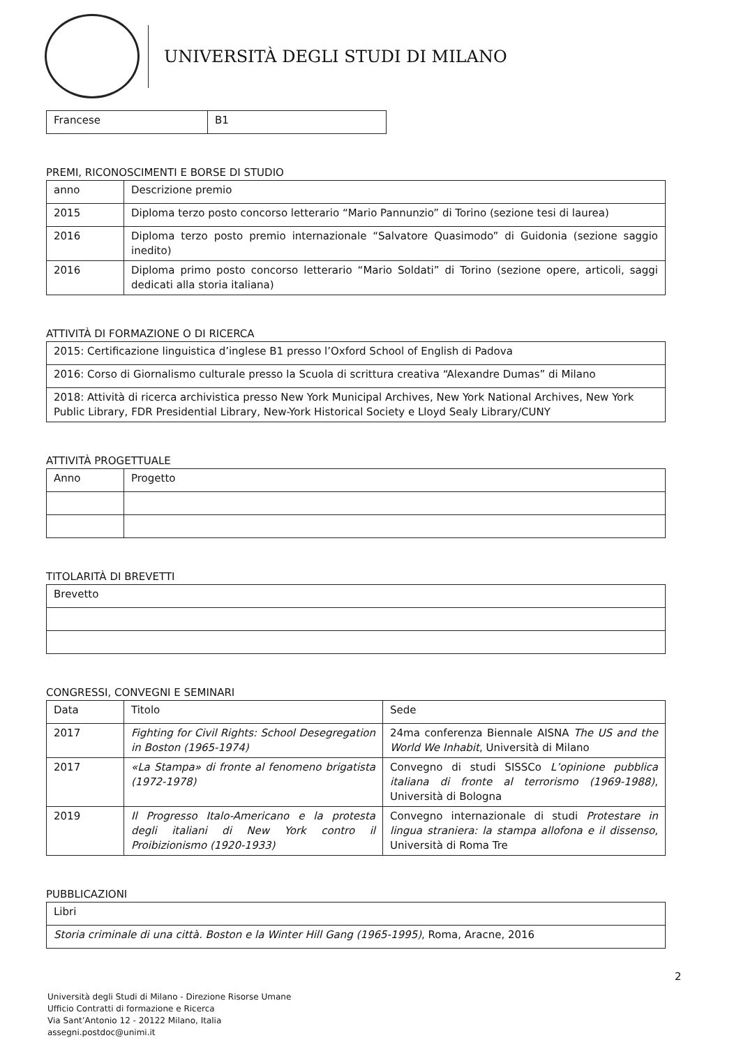UNIVERSITÀ DEGLI STUDI DI MILANO
| Francese | B1 |
PREMI, RICONOSCIMENTI E BORSE DI STUDIO
| anno | Descrizione premio |
| 2015 | Diploma terzo posto concorso letterario “Mario Pannunzio” di Torino (sezione tesi di laurea) |
| 2016 | Diploma terzo posto premio internazionale “Salvatore Quasimodo” di Guidonia (sezione saggio inedito) |
| 2016 | Diploma primo posto concorso letterario “Mario Soldati” di Torino (sezione opere, articoli, saggi dedicati alla storia italiana) |
ATTIVITÀ DI FORMAZIONE O DI RICERCA
| 2015: Certificazione linguistica d’inglese B1 presso l’Oxford School of English di Padova |
| 2016: Corso di Giornalismo culturale presso la Scuola di scrittura creativa “Alexandre Dumas” di Milano |
| 2018: Attività di ricerca archivistica presso New York Municipal Archives, New York National Archives, New York Public Library, FDR Presidential Library, New-York Historical Society e Lloyd Sealy Library/CUNY |
ATTIVITÀ PROGETTUALE
| Anno | Progetto |
TITOLARITÀ DI BREVETTI
| Brevetto |
CONGRESSI, CONVEGNI E SEMINARI
| Data | Titolo | Sede |
| 2017 | Fighting for Civil Rights: School Desegregation in Boston (1965-1974) | 24ma conferenza Biennale AISNA The US and the World We Inhabit , Università di Milano |
| 2017 | «La Stampa» di fronte al fenomeno brigatista (1972-1978) | Convegno di studi SISSCo L’opinione pubblica italiana di fronte al terrorismo (1969-1988) , Università di Bologna |
| 2019 | Il Progresso Italo-Americano e la protesta degli italiani di New York contro il Proibizionismo (1920-1933) | Convegno internazionale di studi Protestare in lingua straniera: la stampa allofona e il dissenso , Università di Roma Tre |
PUBBLICAZIONI
| Libri |
| Storia criminale di una città. Boston e la Winter Hill Gang (1965-1995) , Roma, Aracne, 2016 |
2
Università degli Studi di Milano - Direzione Risorse Umane
Ufficio Contratti di formazione e Ricerca
Via Sant’Antonio 12 - 20122 Milano, Italia
assegni.postdoc@unimi.it